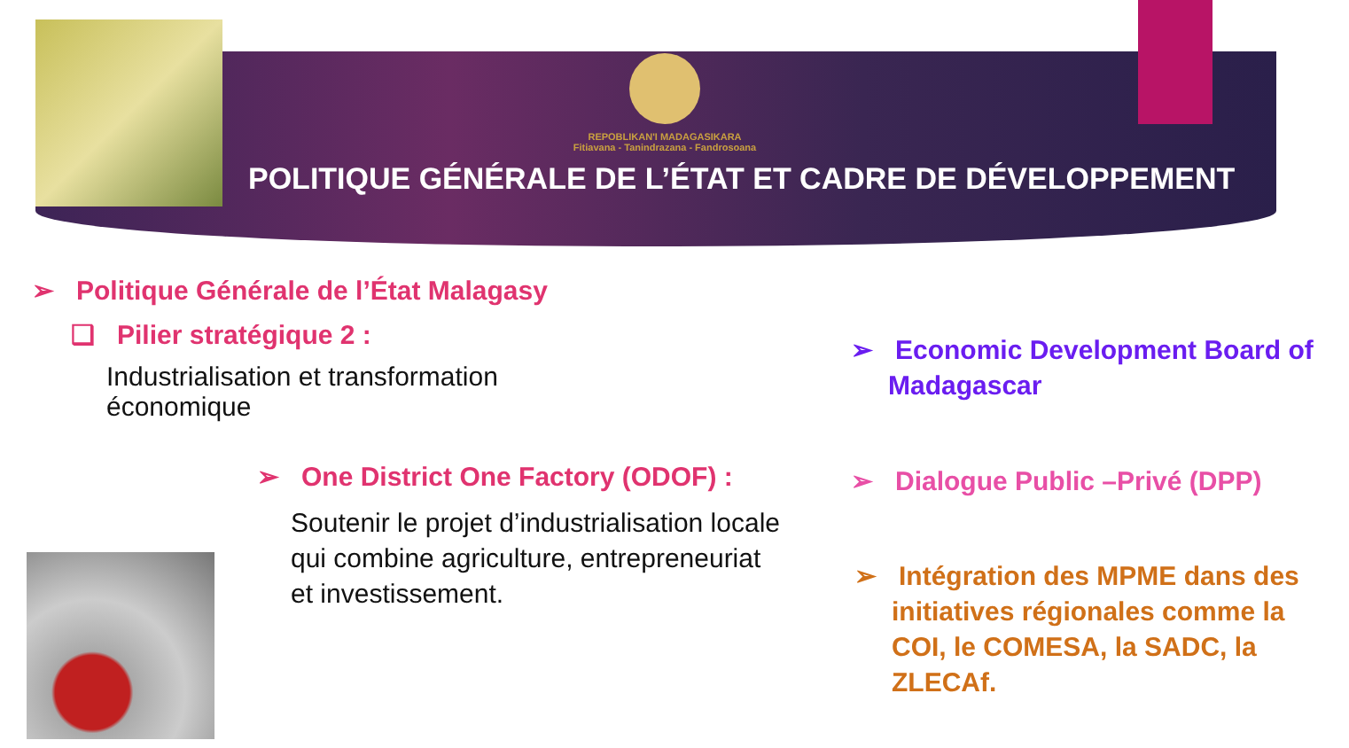REPOBLIKAN'I MADAGASIKARA
Fitiavana - Tanindrazana - Fandrosoana
POLITIQUE GÉNÉRALE DE L’ÉTAT ET CADRE DE DÉVELOPPEMENT
➢ Politique Générale de l’État Malagasy
❑ Pilier stratégique 2 :
Industrialisation et transformation économique
➢ One District One Factory (ODOF) :
Soutenir le projet d’industrialisation locale qui combine agriculture, entrepreneuriat et investissement.
➢ Economic Development Board of Madagascar
➢ Dialogue Public –Privé (DPP)
➢ Intégration des MPME dans des initiatives régionales comme la COI, le COMESA, la SADC, la ZLECAf.